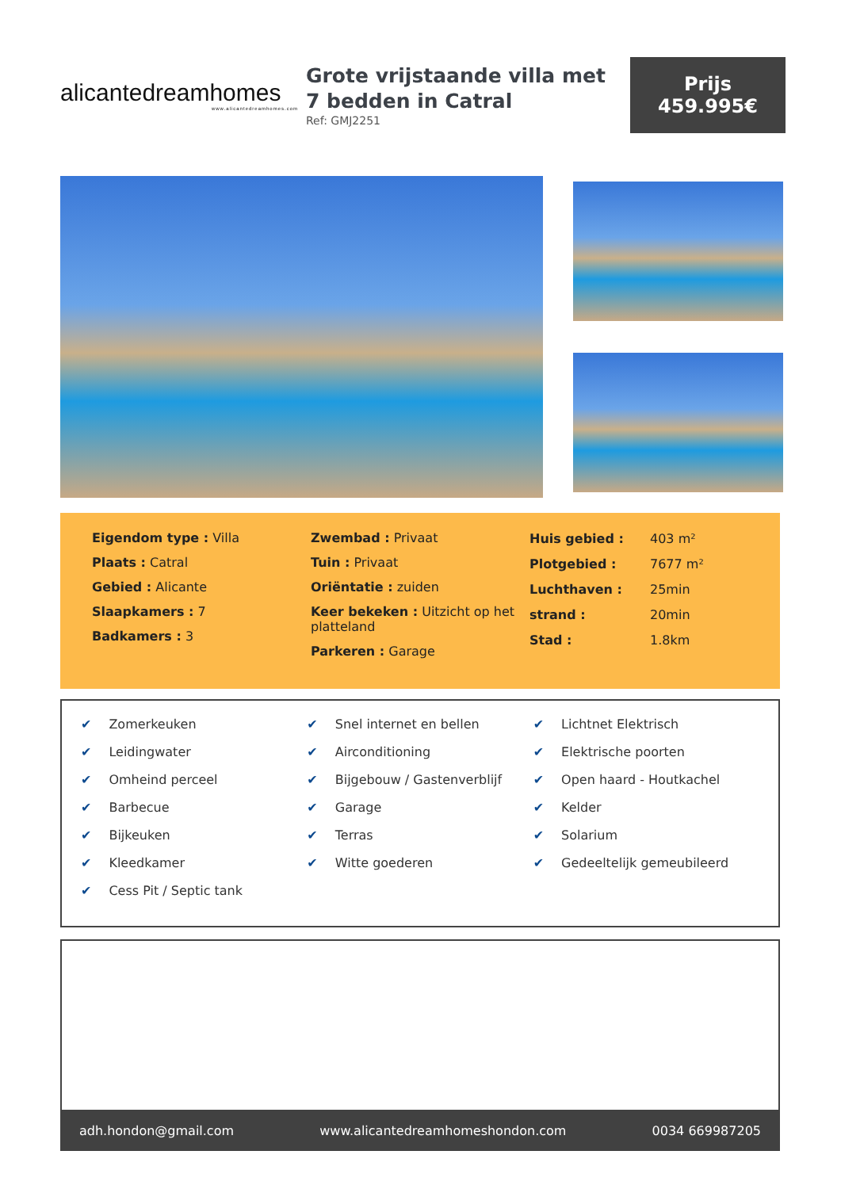alicantedreamhomes
www.alicantedreamhomes.com
Grote vrijstaande villa met 7 bedden in Catral
Ref: GMJ2251
Prijs
459.995€
Eigendom type : Villa
Plaats : Catral
Gebied : Alicante
Slaapkamers : 7
Badkamers : 3
Zwembad : Privaat
Tuin : Privaat
Oriëntatie : zuiden
Keer bekeken : Uitzicht op het platteland
Parkeren : Garage
| Huis gebied : | 403 m² |
| Plotgebied : | 7677 m² |
| Luchthaven : | 25min |
| strand : | 20min |
| Stad : | 1.8km |
✔ Zomerkeuken
✔ Leidingwater
✔ Omheind perceel
✔ Barbecue
✔ Bijkeuken
✔ Kleedkamer
✔ Cess Pit / Septic tank
✔ Snel internet en bellen
✔ Airconditioning
✔ Bijgebouw / Gastenverblijf
✔ Garage
✔ Terras
✔ Witte goederen
✔ Lichtnet Elektrisch
✔ Elektrische poorten
✔ Open haard - Houtkachel
✔ Kelder
✔ Solarium
✔ Gedeeltelijk gemeubileerd
adh.hondon@gmail.com www.alicantedreamhomeshondon.com 0034 669987205